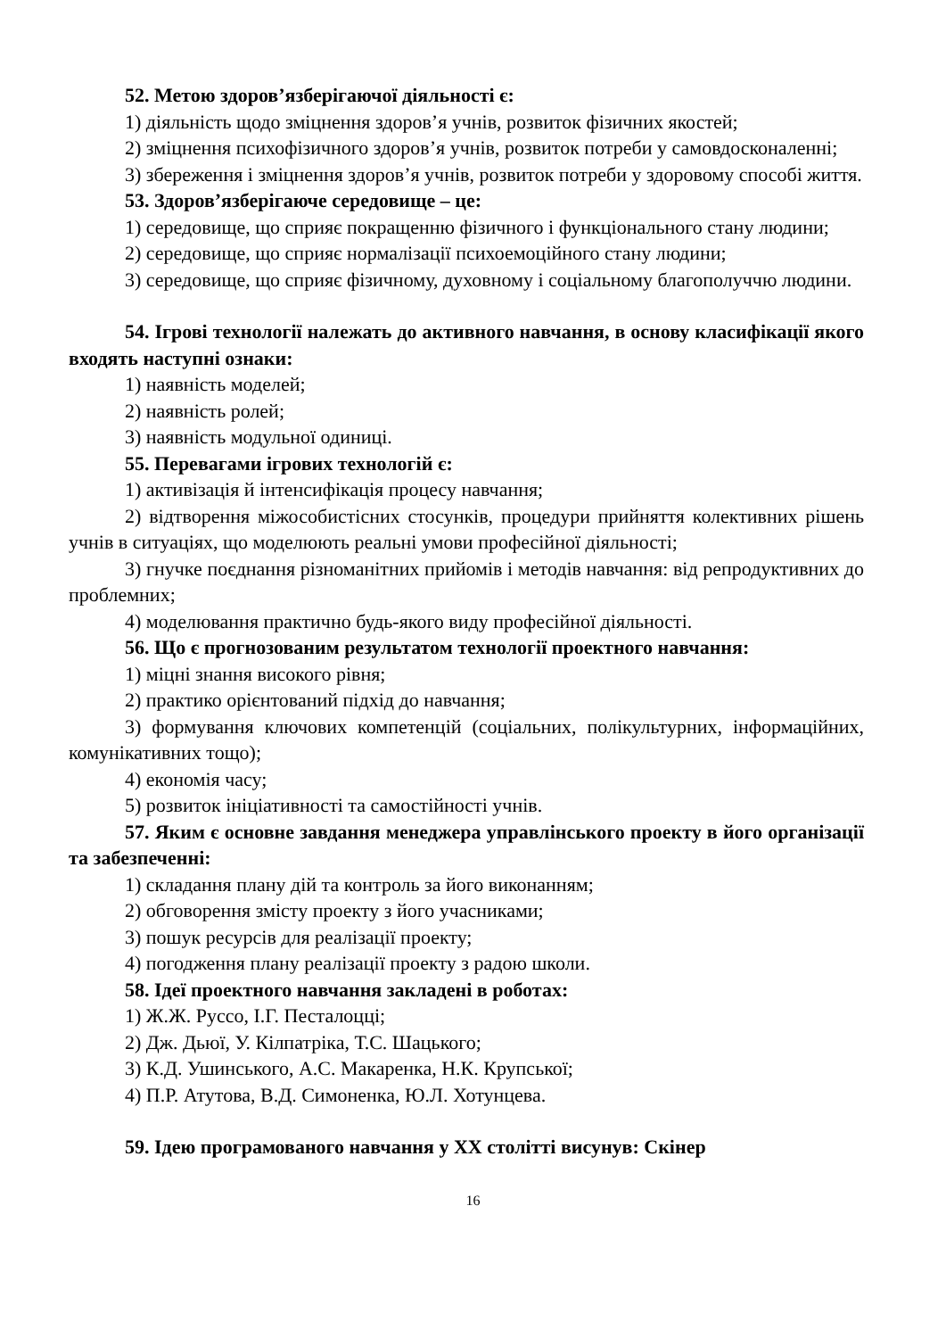52. Метою здоров’язберігаючої діяльності є:
1) діяльність щодо зміцнення здоров’я учнів, розвиток фізичних якостей;
2) зміцнення психофізичного здоров’я учнів, розвиток потреби у самовдосконаленні;
3) збереження і зміцнення здоров’я учнів, розвиток потреби у здоровому способі життя.
53. Здоров’язберігаюче середовище – це:
1) середовище, що сприяє покращенню фізичного і функціонального стану людини;
2) середовище, що сприяє нормалізації психоемоційного стану людини;
3) середовище, що сприяє фізичному, духовному і соціальному благополуччю людини.
54. Ігрові технології належать до активного навчання, в основу класифікації якого входять наступні ознаки:
1) наявність моделей;
2) наявність ролей;
3) наявність модульної одиниці.
55. Перевагами ігрових технологій є:
1) активізація й інтенсифікація процесу навчання;
2) відтворення міжособистісних стосунків, процедури прийняття колективних рішень учнів в ситуаціях, що моделюють реальні умови професійної діяльності;
3) гнучке поєднання різноманітних прийомів і методів навчання: від репродуктивних до проблемних;
4) моделювання практично будь-якого виду професійної діяльності.
56. Що є прогнозованим результатом технології проектного навчання:
1) міцні знання високого рівня;
2) практико орієнтований підхід до навчання;
3) формування ключових компетенцій (соціальних, полікультурних, інформаційних, комунікативних тощо);
4) економія часу;
5) розвиток ініціативності та самостійності учнів.
57. Яким є основне завдання менеджера управлінського проекту в його організації та забезпеченні:
1) складання плану дій та контроль за його виконанням;
2) обговорення змісту проекту з його учасниками;
3) пошук ресурсів для реалізації проекту;
4) погодження плану реалізації проекту з радою школи.
58. Ідеї проектного навчання закладені в роботах:
1) Ж.Ж. Руссо, І.Г. Песталоцці;
2) Дж. Дьюї, У. Кілпатріка, Т.С. Шацького;
3) К.Д. Ушинського, А.С. Макаренка, Н.К. Крупської;
4) П.Р. Атутова, В.Д. Симоненка, Ю.Л. Хотунцева.
59. Ідею програмованого навчання у ХХ столітті висунув: Скінер
16